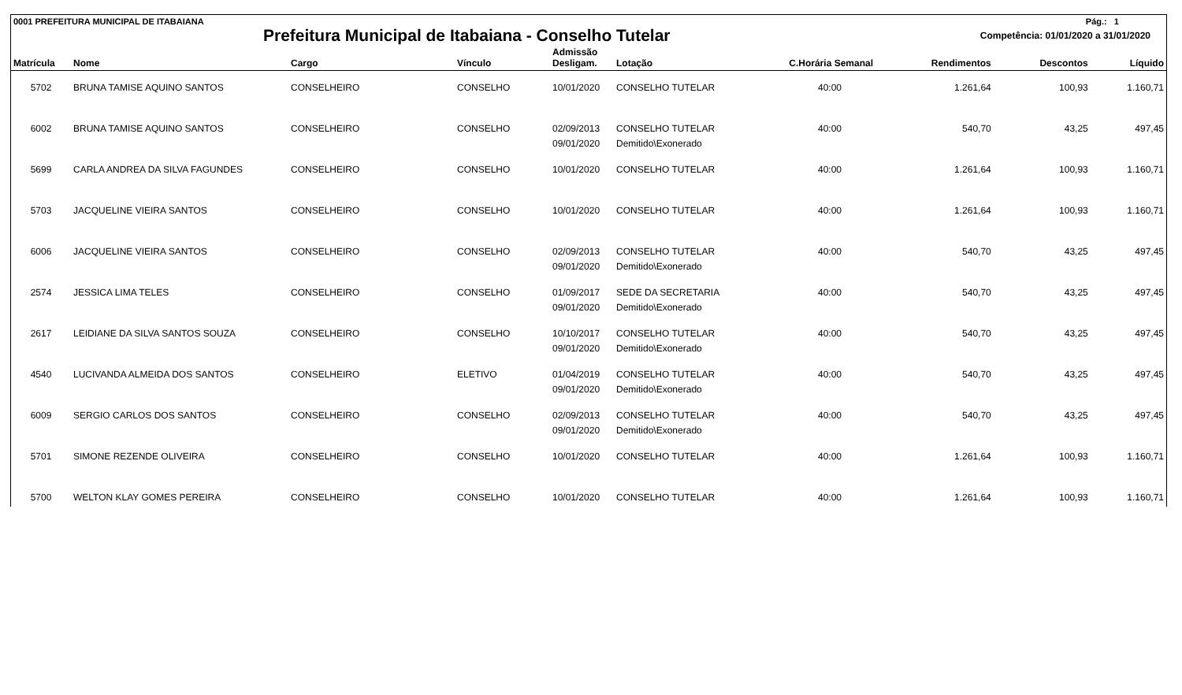0001 PREFEITURA MUNICIPAL DE ITABAIANA Pág.: 1
Prefeitura Municipal de Itabaiana - Conselho Tutelar
Competência: 01/01/2020 a 31/01/2020
| Matrícula | Nome | Cargo | Vínculo | Admissão Desligam. | Lotação | C.Horária Semanal | Rendimentos | Descontos | Líquido |
| --- | --- | --- | --- | --- | --- | --- | --- | --- | --- |
| 5702 | BRUNA TAMISE AQUINO SANTOS | CONSELHEIRO | CONSELHO | 10/01/2020 | CONSELHO TUTELAR | 40:00 | 1.261,64 | 100,93 | 1.160,71 |
| 6002 | BRUNA TAMISE AQUINO SANTOS | CONSELHEIRO | CONSELHO | 02/09/2013 | CONSELHO TUTELAR | 40:00 | 540,70 | 43,25 | 497,45 |
| | | | | 09/01/2020 | Demitido\Exonerado | | | | |
| 5699 | CARLA ANDREA DA SILVA FAGUNDES | CONSELHEIRO | CONSELHO | 10/01/2020 | CONSELHO TUTELAR | 40:00 | 1.261,64 | 100,93 | 1.160,71 |
| 5703 | JACQUELINE VIEIRA SANTOS | CONSELHEIRO | CONSELHO | 10/01/2020 | CONSELHO TUTELAR | 40:00 | 1.261,64 | 100,93 | 1.160,71 |
| 6006 | JACQUELINE VIEIRA SANTOS | CONSELHEIRO | CONSELHO | 02/09/2013 | CONSELHO TUTELAR | 40:00 | 540,70 | 43,25 | 497,45 |
| | | | | 09/01/2020 | Demitido\Exonerado | | | | |
| 2574 | JESSICA LIMA TELES | CONSELHEIRO | CONSELHO | 01/09/2017 | SEDE DA SECRETARIA | 40:00 | 540,70 | 43,25 | 497,45 |
| | | | | 09/01/2020 | Demitido\Exonerado | | | | |
| 2617 | LEIDIANE DA SILVA SANTOS SOUZA | CONSELHEIRO | CONSELHO | 10/10/2017 | CONSELHO TUTELAR | 40:00 | 540,70 | 43,25 | 497,45 |
| | | | | 09/01/2020 | Demitido\Exonerado | | | | |
| 4540 | LUCIVANDA ALMEIDA DOS SANTOS | CONSELHEIRO | ELETIVO | 01/04/2019 | CONSELHO TUTELAR | 40:00 | 540,70 | 43,25 | 497,45 |
| | | | | 09/01/2020 | Demitido\Exonerado | | | | |
| 6009 | SERGIO CARLOS DOS SANTOS | CONSELHEIRO | CONSELHO | 02/09/2013 | CONSELHO TUTELAR | 40:00 | 540,70 | 43,25 | 497,45 |
| | | | | 09/01/2020 | Demitido\Exonerado | | | | |
| 5701 | SIMONE REZENDE OLIVEIRA | CONSELHEIRO | CONSELHO | 10/01/2020 | CONSELHO TUTELAR | 40:00 | 1.261,64 | 100,93 | 1.160,71 |
| 5700 | WELTON KLAY GOMES PEREIRA | CONSELHEIRO | CONSELHO | 10/01/2020 | CONSELHO TUTELAR | 40:00 | 1.261,64 | 100,93 | 1.160,71 |